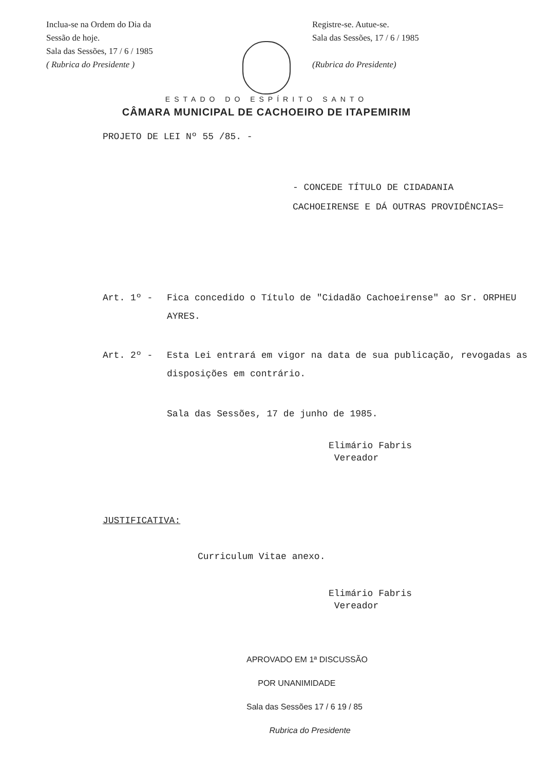Inclua-se na Ordem do Dia da
Sessão de hoje.
Sala das Sessões, 17 / 6 / 1985
( Rubrica do Presidente )
Registre-se. Autue-se.
Sala das Sessões, 17 / 6 / 1985
(Rubrica do Presidente)
ESTADO DO ESPÍRITO SANTO
CÂMARA MUNICIPAL DE CACHOEIRO DE ITAPEMIRIM
PROJETO DE LEI Nº 55 /85. -
- CONCEDE TÍTULO DE CIDADANIA CACHOEIRENSE E DÁ OUTRAS PROVIDÊNCIAS=
Art. 1º - Fica concedido o Título de "Cidadão Cachoeirense" ao Sr. ORPHEU AYRES.
Art. 2º - Esta Lei entrará em vigor na data de sua publicação, revogadas as disposições em contrário.
Sala das Sessões, 17 de junho de 1985.
Elimário Fabris
Vereador
JUSTIFICATIVA:
Curriculum Vitae anexo.
Elimário Fabris
Vereador
APROVADO EM 1ª DISCUSSÃO
POR UNANIMIDADE
Sala das Sessões 17 / 6 19 / 85
Rubrica do Presidente